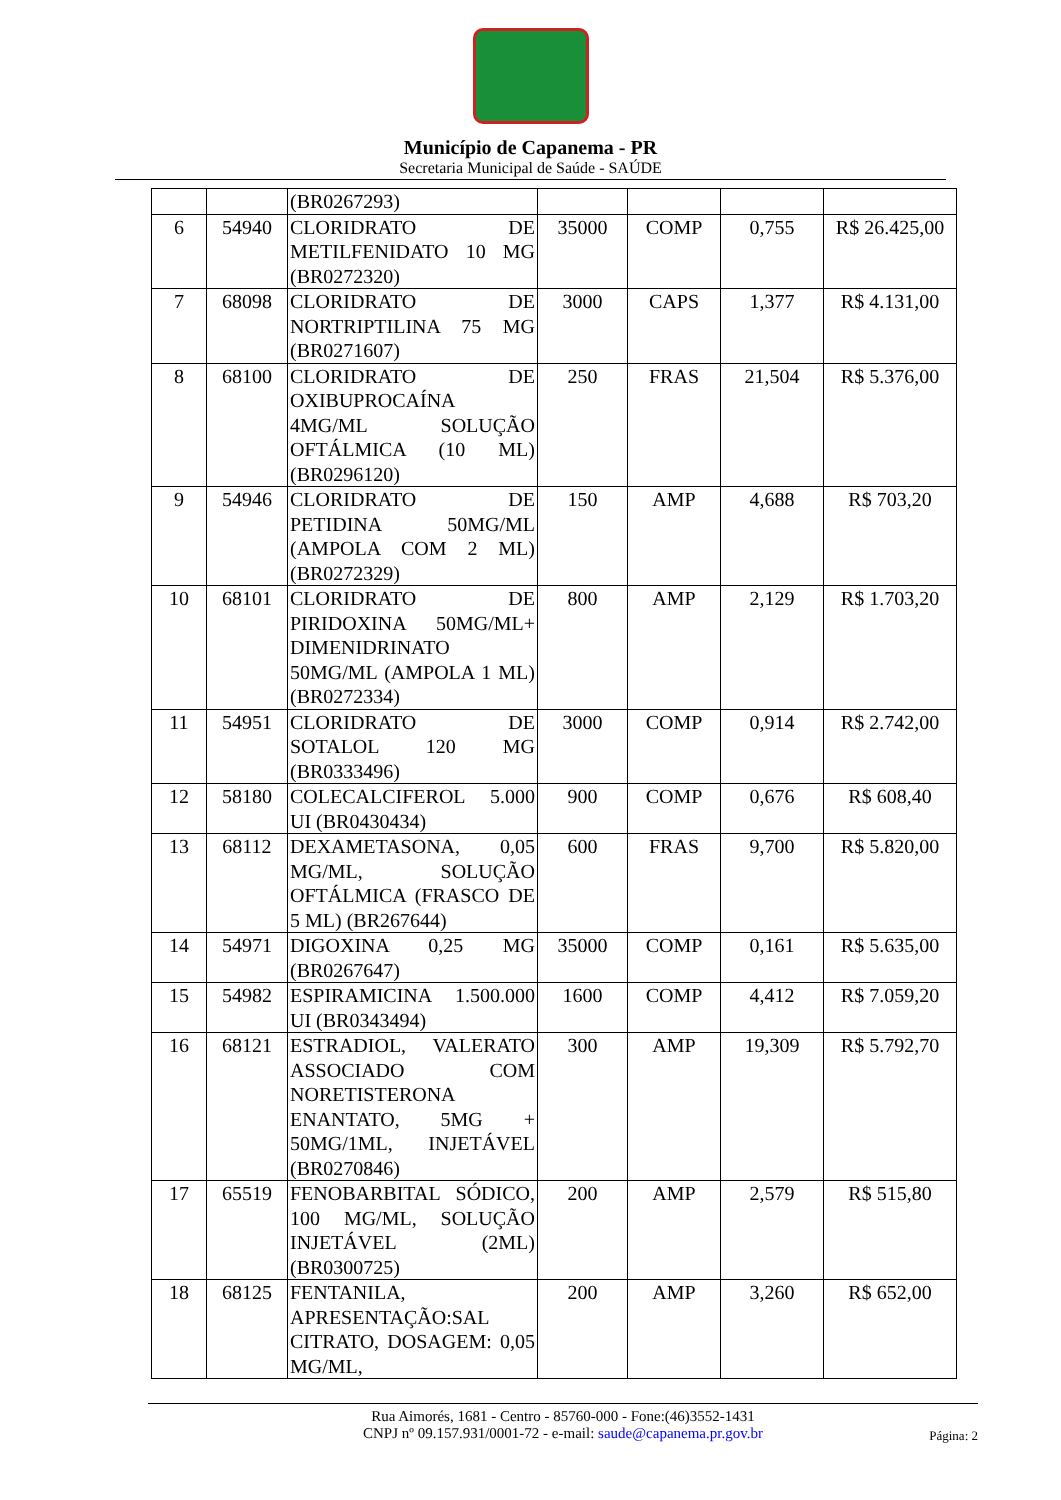Município de Capanema - PR
Secretaria Municipal de Saúde - SAÚDE
| | | (BR0267293) | | | | |
| 6 | 54940 | CLORIDRATO DE METILFENIDATO 10 MG (BR0272320) | 35000 | COMP | 0,755 | R$ 26.425,00 |
| 7 | 68098 | CLORIDRATO DE NORTRIPTILINA 75 MG (BR0271607) | 3000 | CAPS | 1,377 | R$ 4.131,00 |
| 8 | 68100 | CLORIDRATO DE OXIBUPROCAÍNA 4MG/ML SOLUÇÃO OFTÁLMICA (10 ML) (BR0296120) | 250 | FRAS | 21,504 | R$ 5.376,00 |
| 9 | 54946 | CLORIDRATO DE PETIDINA 50MG/ML (AMPOLA COM 2 ML) (BR0272329) | 150 | AMP | 4,688 | R$ 703,20 |
| 10 | 68101 | CLORIDRATO DE PIRIDOXINA 50MG/ML+ DIMENIDRINATO 50MG/ML (AMPOLA 1 ML) (BR0272334) | 800 | AMP | 2,129 | R$ 1.703,20 |
| 11 | 54951 | CLORIDRATO DE SOTALOL 120 MG (BR0333496) | 3000 | COMP | 0,914 | R$ 2.742,00 |
| 12 | 58180 | COLECALCIFEROL 5.000 UI (BR0430434) | 900 | COMP | 0,676 | R$ 608,40 |
| 13 | 68112 | DEXAMETASONA, 0,05 MG/ML, SOLUÇÃO OFTÁLMICA (FRASCO DE 5 ML) (BR267644) | 600 | FRAS | 9,700 | R$ 5.820,00 |
| 14 | 54971 | DIGOXINA 0,25 MG (BR0267647) | 35000 | COMP | 0,161 | R$ 5.635,00 |
| 15 | 54982 | ESPIRAMICINA 1.500.000 UI (BR0343494) | 1600 | COMP | 4,412 | R$ 7.059,20 |
| 16 | 68121 | ESTRADIOL, VALERATO ASSOCIADO COM NORETISTERONA ENANTATO, 5MG + 50MG/1ML, INJETÁVEL (BR0270846) | 300 | AMP | 19,309 | R$ 5.792,70 |
| 17 | 65519 | FENOBARBITAL SÓDICO, 100 MG/ML, SOLUÇÃO INJETÁVEL (2ML) (BR0300725) | 200 | AMP | 2,579 | R$ 515,80 |
| 18 | 68125 | FENTANILA, APRESENTAÇÃO:SAL CITRATO, DOSAGEM: 0,05 MG/ML, | 200 | AMP | 3,260 | R$ 652,00 |
Rua Aimorés, 1681 - Centro - 85760-000 - Fone:(46)3552-1431
CNPJ nº 09.157.931/0001-72 - e-mail: saude@capanema.pr.gov.br
Página: 2